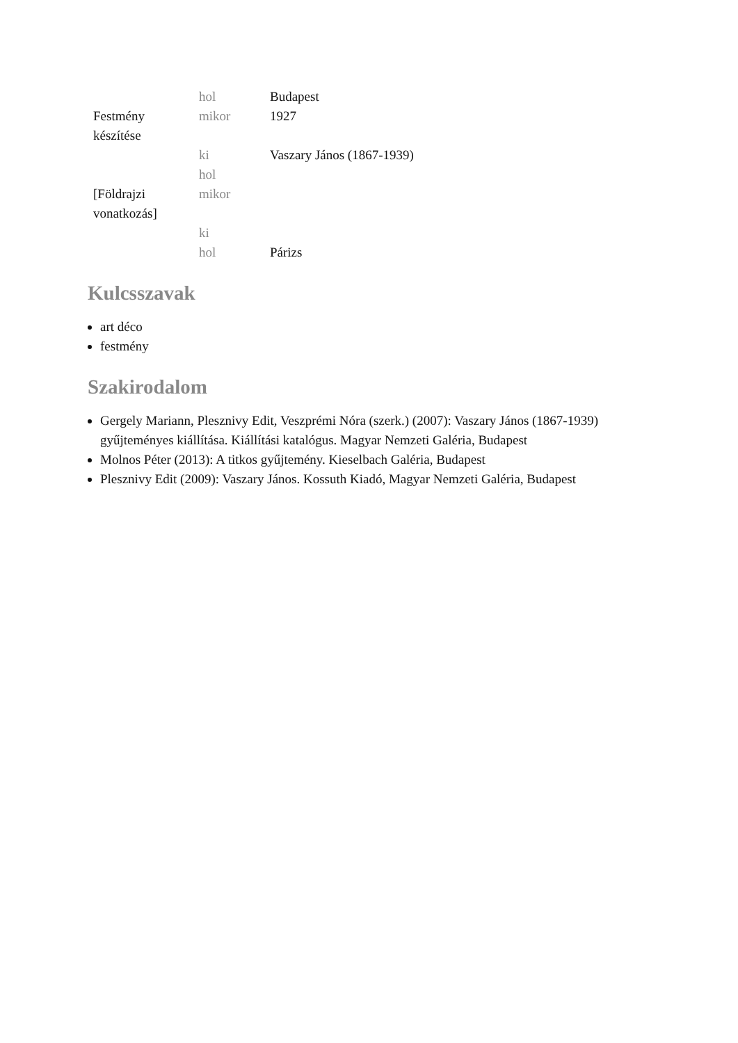| | hol | Budapest |
| Festmény készítése | mikor | 1927 |
| | ki | Vaszary János (1867-1939) |
| | hol | |
| [Földrajzi vonatkozás] | mikor | |
| | ki | |
| | hol | Párizs |
Kulcsszavak
art déco
festmény
Szakirodalom
Gergely Mariann, Plesznivy Edit, Veszprémi Nóra (szerk.) (2007): Vaszary János (1867-1939) gyűjteményes kiállítása. Kiállítási katalógus. Magyar Nemzeti Galéria, Budapest
Molnos Péter (2013): A titkos gyűjtemény. Kieselbach Galéria, Budapest
Plesznivy Edit (2009): Vaszary János. Kossuth Kiadó, Magyar Nemzeti Galéria, Budapest